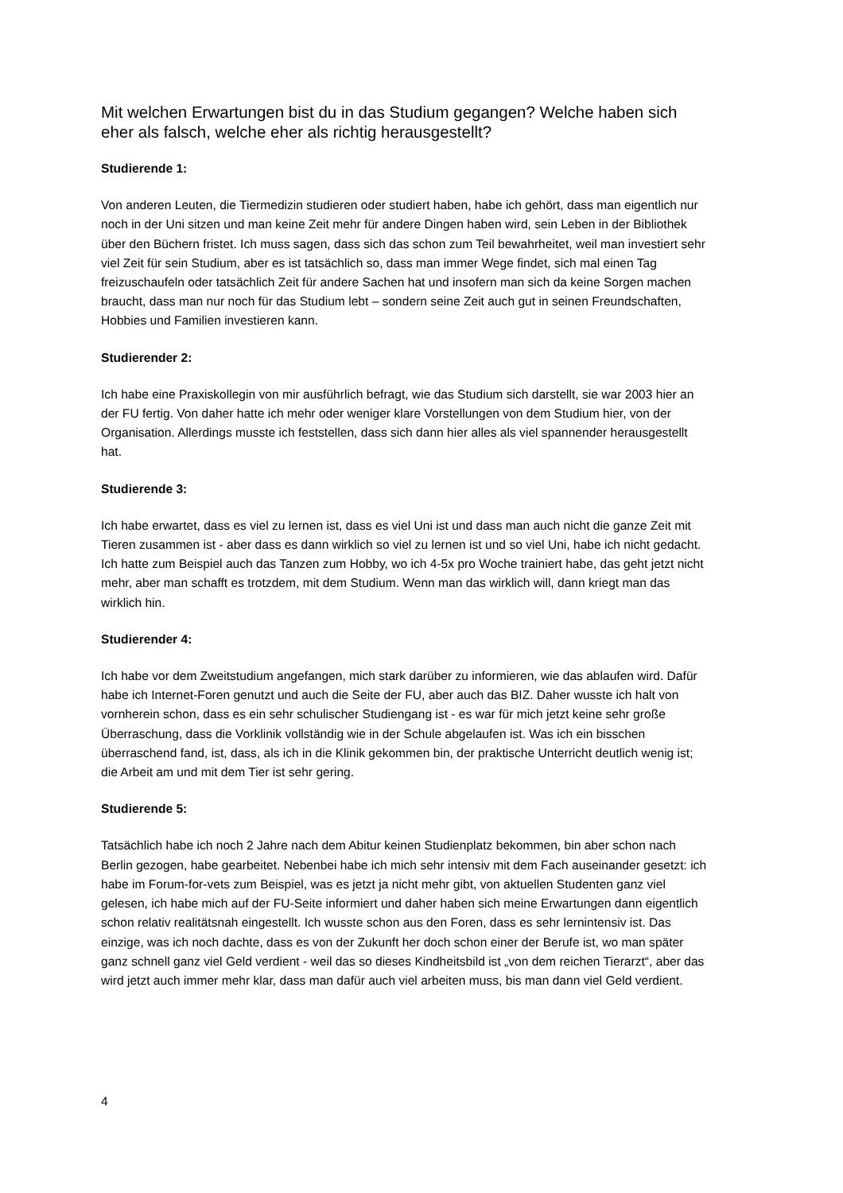Mit welchen Erwartungen bist du in das Studium gegangen? Welche haben sich eher als falsch, welche eher als richtig herausgestellt?
Studierende 1:
Von anderen Leuten, die Tiermedizin studieren oder studiert haben, habe ich gehört, dass man eigentlich nur noch in der Uni sitzen und man keine Zeit mehr für andere Dingen haben wird, sein Leben in der Bibliothek über den Büchern fristet. Ich muss sagen, dass sich das schon zum Teil bewahrheitet, weil man investiert sehr viel Zeit für sein Studium, aber es ist tatsächlich so, dass man immer Wege findet, sich mal einen Tag freizuschaufeln oder tatsächlich Zeit für andere Sachen hat und insofern man sich da keine Sorgen machen braucht, dass man nur noch für das Studium lebt – sondern seine Zeit auch gut in seinen Freundschaften, Hobbies und Familien investieren kann.
Studierender 2:
Ich habe eine Praxiskollegin von mir ausführlich befragt, wie das Studium sich darstellt, sie war 2003 hier an der FU fertig. Von daher hatte ich mehr oder weniger klare Vorstellungen von dem Studium hier, von der Organisation. Allerdings musste ich feststellen, dass sich dann hier alles als viel spannender herausgestellt hat.
Studierende 3:
Ich habe erwartet, dass es viel zu lernen ist, dass es viel Uni ist und dass man auch nicht die ganze Zeit mit Tieren zusammen ist - aber dass es dann wirklich so viel zu lernen ist und so viel Uni, habe ich nicht gedacht. Ich hatte zum Beispiel auch das Tanzen zum Hobby, wo ich 4-5x pro Woche trainiert habe, das geht jetzt nicht mehr, aber man schafft es trotzdem, mit dem Studium. Wenn man das wirklich will, dann kriegt man das wirklich hin.
Studierender 4:
Ich habe vor dem Zweitstudium angefangen, mich stark darüber zu informieren, wie das ablaufen wird. Dafür habe ich Internet-Foren genutzt und auch die Seite der FU, aber auch das BIZ. Daher wusste ich halt von vornherein schon, dass es ein sehr schulischer Studiengang ist - es war für mich jetzt keine sehr große Überraschung, dass die Vorklinik vollständig wie in der Schule abgelaufen ist. Was ich ein bisschen überraschend fand, ist, dass, als ich in die Klinik gekommen bin, der praktische Unterricht deutlich wenig ist; die Arbeit am und mit dem Tier ist sehr gering.
Studierende 5:
Tatsächlich habe ich noch 2 Jahre nach dem Abitur keinen Studienplatz bekommen, bin aber schon nach Berlin gezogen, habe gearbeitet. Nebenbei habe ich mich sehr intensiv mit dem Fach auseinander gesetzt: ich habe im Forum-for-vets zum Beispiel, was es jetzt ja nicht mehr gibt, von aktuellen Studenten ganz viel gelesen, ich habe mich auf der FU-Seite informiert und daher haben sich meine Erwartungen dann eigentlich schon relativ realitätsnah eingestellt. Ich wusste schon aus den Foren, dass es sehr lernintensiv ist. Das einzige, was ich noch dachte, dass es von der Zukunft her doch schon einer der Berufe ist, wo man später ganz schnell ganz viel Geld verdient - weil das so dieses Kindheitsbild ist „von dem reichen Tierarzt“, aber das wird jetzt auch immer mehr klar, dass man dafür auch viel arbeiten muss, bis man dann viel Geld verdient.
4